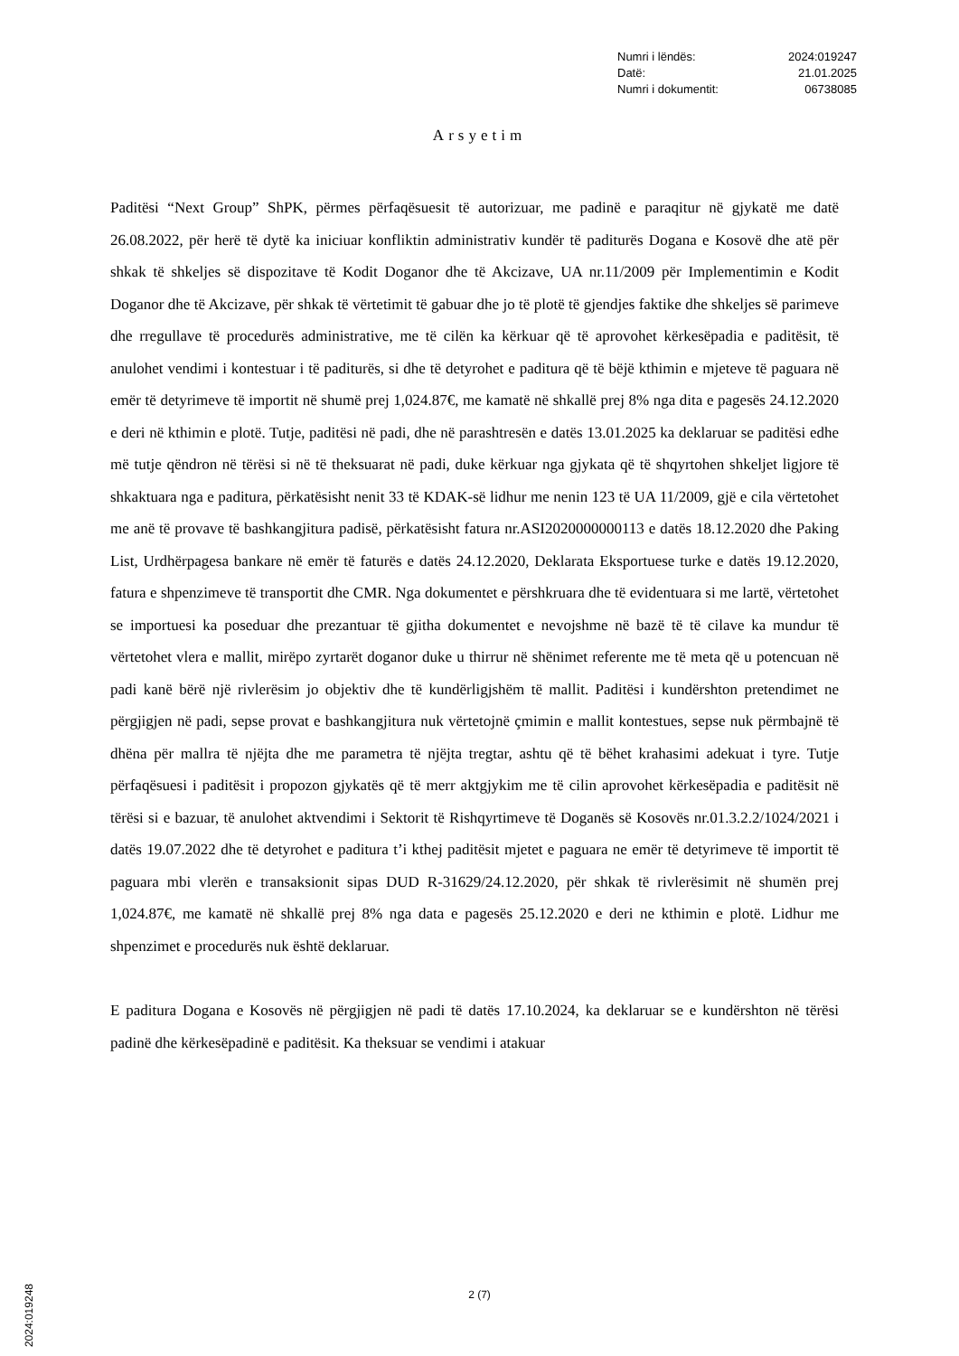| Numri i lëndës: | 2024:019247 |
| Datë: | 21.01.2025 |
| Numri i dokumentit: | 06738085 |
Arsyetim
Paditësi “Next Group” ShPK, përmes përfaqësuesit të autorizuar, me padinë e paraqitur në gjykatë me datë 26.08.2022, për herë të dytë ka iniciuar konfliktin administrativ kundër të paditurës Dogana e Kosovë dhe atë për shkak të shkeljes së dispozitave të Kodit Doganor dhe të Akcizave, UA nr.11/2009 për Implementimin e Kodit Doganor dhe të Akcizave, për shkak të vërtetimit të gabuar dhe jo të plotë të gjendjes faktike dhe shkeljes së parimeve dhe rregullave të procedurës administrative, me të cilën ka kërkuar që të aprovohet kërkesëpadia e paditësit, të anulohet vendimi i kontestuar i të paditurës, si dhe të detyrohet e paditura që të bëjë kthimin e mjeteve të paguara në emër të detyrimeve të importit në shumë prej 1,024.87€, me kamatë në shkallë prej 8% nga dita e pagesës 24.12.2020 e deri në kthimin e plotë. Tutje, paditësi në padi, dhe në parashtresën e datës 13.01.2025 ka deklaruar se paditësi edhe më tutje qëndron në tërësi si në të theksuarat në padi, duke kërkuar nga gjykata që të shqyrtohen shkeljet ligjore të shkaktuara nga e paditura, përkatësisht nenit 33 të KDAK-së lidhur me nenin 123 të UA 11/2009, gjë e cila vërtetohet me anë të provave të bashkangjitura padisë, përkatësisht fatura nr.ASI2020000000113 e datës 18.12.2020 dhe Paking List, Urdhërpagesa bankare në emër të faturës e datës 24.12.2020, Deklarata Eksportuese turke e datës 19.12.2020, fatura e shpenzimeve të transportit dhe CMR. Nga dokumentet e përshkruara dhe të evidentuara si me lartë, vërtetohet se importuesi ka poseduar dhe prezantuar të gjitha dokumentet e nevojshme në bazë të të cilave ka mundur të vërtetohet vlera e mallit, mirëpo zyrtarët doganor duke u thirrur në shënimet referente me të meta që u potencuan në padi kanë bërë një rivlerësim jo objektiv dhe të kundërligjshëm të mallit. Paditësi i kundërshton pretendimet ne përgjigjen në padi, sepse provat e bashkangjitura nuk vërtetojnë çmimin e mallit kontestues, sepse nuk përmbajnë të dhëna për mallra të njëjta dhe me parametra të njëjta tregtar, ashtu që të bëhet krahasimi adekuat i tyre. Tutje përfaqësuesi i paditësit i propozon gjykatës që të merr aktgjykim me të cilin aprovohet kërkesëpadia e paditësit në tërësi si e bazuar, të anulohet aktvendimi i Sektorit të Rishqyrtimeve të Doganës së Kosovës nr.01.3.2.2/1024/2021 i datës 19.07.2022 dhe të detyrohet e paditura t’i kthej paditësit mjetet e paguara ne emër të detyrimeve të importit të paguara mbi vlerën e transaksionit sipas DUD R-31629/24.12.2020, për shkak të rivlerësimit në shumën prej 1,024.87€, me kamatë në shkallë prej 8% nga data e pagesës 25.12.2020 e deri ne kthimin e plotë. Lidhur me shpenzimet e procedurës nuk është deklaruar.
E paditura Dogana e Kosovës në përgjigjen në padi të datës 17.10.2024, ka deklaruar se e kundërshton në tërësi padinë dhe kërkesëpadinë e paditësit. Ka theksuar se vendimi i atakuar
2024:019248
2 (7)